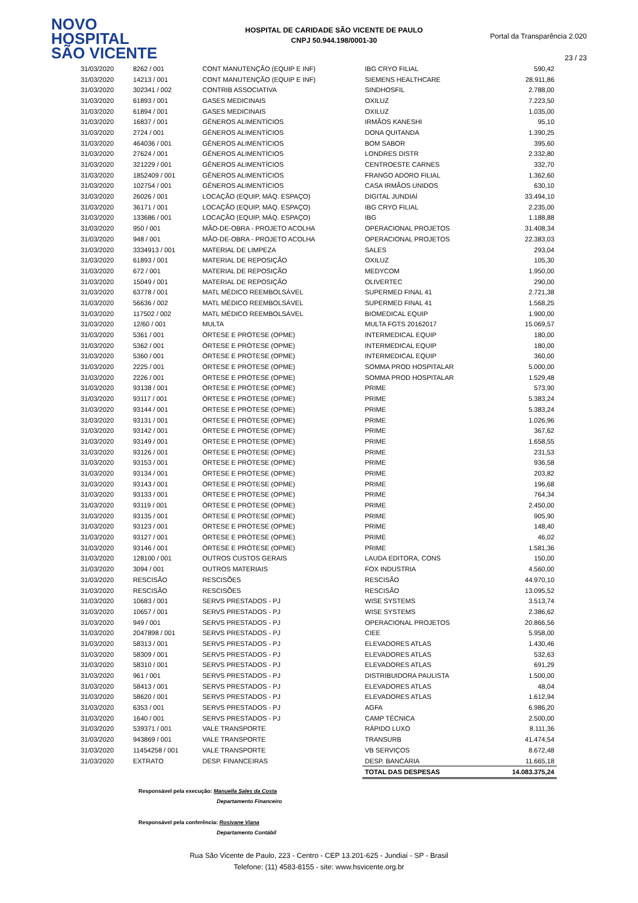NOVO
HOSPITAL
SÃO VICENTE
HOSPITAL DE CARIDADE SÃO VICENTE DE PAULO
CNPJ 50.944.198/0001-30
Portal da Transparência 2.020
23 / 23
| 31/03/2020 | 8262 / 001 | CONT MANUTENÇÃO (EQUIP E INF) | IBG CRYO FILIAL | 590,42 |
| 31/03/2020 | 14213 / 001 | CONT MANUTENÇÃO (EQUIP E INF) | SIEMENS HEALTHCARE | 28.911,86 |
| 31/03/2020 | 302341 / 002 | CONTRIB ASSOCIATIVA | SINDHOSFIL | 2.788,00 |
| 31/03/2020 | 61893 / 001 | GASES MEDICINAIS | OXILUZ | 7.223,50 |
| 31/03/2020 | 61894 / 001 | GASES MEDICINAIS | OXILUZ | 1.035,00 |
| 31/03/2020 | 16837 / 001 | GÊNEROS ALIMENTÍCIOS | IRMÃOS KANESHI | 95,10 |
| 31/03/2020 | 2724 / 001 | GÊNEROS ALIMENTÍCIOS | DONA QUITANDA | 1.390,25 |
| 31/03/2020 | 464036 / 001 | GÊNEROS ALIMENTÍCIOS | BOM SABOR | 395,60 |
| 31/03/2020 | 27624 / 001 | GÊNEROS ALIMENTÍCIOS | LONDRES DISTR | 2.332,80 |
| 31/03/2020 | 321229 / 001 | GÊNEROS ALIMENTÍCIOS | CENTROESTE CARNES | 332,70 |
| 31/03/2020 | 1852409 / 001 | GÊNEROS ALIMENTÍCIOS | FRANGO ADORO FILIAL | 1.362,60 |
| 31/03/2020 | 102754 / 001 | GÊNEROS ALIMENTÍCIOS | CASA IRMÃOS UNIDOS | 630,10 |
| 31/03/2020 | 26026 / 001 | LOCAÇÃO (EQUIP, MÁQ. ESPAÇO) | DIGITAL JUNDIAÍ | 33.494,10 |
| 31/03/2020 | 36171 / 001 | LOCAÇÃO (EQUIP, MÁQ. ESPAÇO) | IBG CRYO FILIAL | 2.235,00 |
| 31/03/2020 | 133686 / 001 | LOCAÇÃO (EQUIP, MÁQ. ESPAÇO) | IBG | 1.188,88 |
| 31/03/2020 | 950 / 001 | MÃO-DE-OBRA - PROJETO ACOLHA | OPERACIONAL PROJETOS | 31.408,34 |
| 31/03/2020 | 948 / 001 | MÃO-DE-OBRA - PROJETO ACOLHA | OPERACIONAL PROJETOS | 22.383,03 |
| 31/03/2020 | 3334913 / 001 | MATERIAL DE LIMPEZA | SALES | 293,04 |
| 31/03/2020 | 61893 / 001 | MATERIAL DE REPOSIÇÃO | OXILUZ | 105,30 |
| 31/03/2020 | 672 / 001 | MATERIAL DE REPOSIÇÃO | MEDYCOM | 1.950,00 |
| 31/03/2020 | 15049 / 001 | MATERIAL DE REPOSIÇÃO | OLIVERTEC | 290,00 |
| 31/03/2020 | 63778 / 001 | MATL MÉDICO REEMBOLSÁVEL | SUPERMED FINAL 41 | 2.721,38 |
| 31/03/2020 | 56636 / 002 | MATL MÉDICO REEMBOLSÁVEL | SUPERMED FINAL 41 | 1.568,25 |
| 31/03/2020 | 117502 / 002 | MATL MÉDICO REEMBOLSÁVEL | BIOMEDICAL EQUIP | 1.900,00 |
| 31/03/2020 | 12/60 / 001 | MULTA | MULTA FGTS 20162017 | 15.069,57 |
| 31/03/2020 | 5361 / 001 | ÓRTESE E PRÓTESE (OPME) | INTERMEDICAL EQUIP | 180,00 |
| 31/03/2020 | 5362 / 001 | ÓRTESE E PRÓTESE (OPME) | INTERMEDICAL EQUIP | 180,00 |
| 31/03/2020 | 5360 / 001 | ÓRTESE E PRÓTESE (OPME) | INTERMEDICAL EQUIP | 360,00 |
| 31/03/2020 | 2225 / 001 | ÓRTESE E PRÓTESE (OPME) | SOMMA PROD HOSPITALAR | 5.000,00 |
| 31/03/2020 | 2226 / 001 | ÓRTESE E PRÓTESE (OPME) | SOMMA PROD HOSPITALAR | 1.529,48 |
| 31/03/2020 | 93138 / 001 | ÓRTESE E PRÓTESE (OPME) | PRIME | 573,90 |
| 31/03/2020 | 93117 / 001 | ÓRTESE E PRÓTESE (OPME) | PRIME | 5.383,24 |
| 31/03/2020 | 93144 / 001 | ÓRTESE E PRÓTESE (OPME) | PRIME | 5.383,24 |
| 31/03/2020 | 93131 / 001 | ÓRTESE E PRÓTESE (OPME) | PRIME | 1.026,96 |
| 31/03/2020 | 93142 / 001 | ÓRTESE E PRÓTESE (OPME) | PRIME | 367,62 |
| 31/03/2020 | 93149 / 001 | ÓRTESE E PRÓTESE (OPME) | PRIME | 1.658,55 |
| 31/03/2020 | 93126 / 001 | ÓRTESE E PRÓTESE (OPME) | PRIME | 231,53 |
| 31/03/2020 | 93153 / 001 | ÓRTESE E PRÓTESE (OPME) | PRIME | 936,58 |
| 31/03/2020 | 93134 / 001 | ÓRTESE E PRÓTESE (OPME) | PRIME | 203,82 |
| 31/03/2020 | 93143 / 001 | ÓRTESE E PRÓTESE (OPME) | PRIME | 196,68 |
| 31/03/2020 | 93133 / 001 | ÓRTESE E PRÓTESE (OPME) | PRIME | 764,34 |
| 31/03/2020 | 93119 / 001 | ÓRTESE E PRÓTESE (OPME) | PRIME | 2.450,00 |
| 31/03/2020 | 93135 / 001 | ÓRTESE E PRÓTESE (OPME) | PRIME | 905,90 |
| 31/03/2020 | 93123 / 001 | ÓRTESE E PRÓTESE (OPME) | PRIME | 148,40 |
| 31/03/2020 | 93127 / 001 | ÓRTESE E PRÓTESE (OPME) | PRIME | 46,02 |
| 31/03/2020 | 93146 / 001 | ÓRTESE E PRÓTESE (OPME) | PRIME | 1.581,36 |
| 31/03/2020 | 128100 / 001 | OUTROS CUSTOS GERAIS | LAUDA EDITORA, CONS | 150,00 |
| 31/03/2020 | 3094 / 001 | OUTROS MATERIAIS | FOX INDUSTRIA | 4.560,00 |
| 31/03/2020 | RESCISÃO | RESCISÕES | RESCISÃO | 44.970,10 |
| 31/03/2020 | RESCISÃO | RESCISÕES | RESCISÃO | 13.095,52 |
| 31/03/2020 | 10683 / 001 | SERVS PRESTADOS - PJ | WISE SYSTEMS | 3.513,74 |
| 31/03/2020 | 10657 / 001 | SERVS PRESTADOS - PJ | WISE SYSTEMS | 2.386,62 |
| 31/03/2020 | 949 / 001 | SERVS PRESTADOS - PJ | OPERACIONAL PROJETOS | 20.866,56 |
| 31/03/2020 | 2047898 / 001 | SERVS PRESTADOS - PJ | CIEE | 5.958,00 |
| 31/03/2020 | 58313 / 001 | SERVS PRESTADOS - PJ | ELEVADORES ATLAS | 1.430,46 |
| 31/03/2020 | 58309 / 001 | SERVS PRESTADOS - PJ | ELEVADORES ATLAS | 532,63 |
| 31/03/2020 | 58310 / 001 | SERVS PRESTADOS - PJ | ELEVADORES ATLAS | 691,29 |
| 31/03/2020 | 961 / 001 | SERVS PRESTADOS - PJ | DISTRIBUIDORA PAULISTA | 1.500,00 |
| 31/03/2020 | 58413 / 001 | SERVS PRESTADOS - PJ | ELEVADORES ATLAS | 48,04 |
| 31/03/2020 | 58620 / 001 | SERVS PRESTADOS - PJ | ELEVADORES ATLAS | 1.612,94 |
| 31/03/2020 | 6353 / 001 | SERVS PRESTADOS - PJ | AGFA | 6.986,20 |
| 31/03/2020 | 1640 / 001 | SERVS PRESTADOS - PJ | CAMP TÉCNICA | 2.500,00 |
| 31/03/2020 | 539371 / 001 | VALE TRANSPORTE | RÁPIDO LUXO | 8.111,36 |
| 31/03/2020 | 943869 / 001 | VALE TRANSPORTE | TRANSURB | 41.474,54 |
| 31/03/2020 | 11454258 / 001 | VALE TRANSPORTE | VB SERVIÇOS | 8.672,48 |
| 31/03/2020 | EXTRATO | DESP. FINANCEIRAS | DESP. BANCÁRIA | 11.665,18 |
| | | | TOTAL DAS DESPESAS | 14.083.375,24 |
Responsável pela execução: Manuella Sales da Costa
Departamento Financeiro
Responsável pela conferência: Rosivane Viana
Departamento Contábil
Rua São Vicente de Paulo, 223 - Centro - CEP 13.201-625 - Jundiaí - SP - Brasil
Telefone: (11) 4583-8155 - site: www.hsvicente.org.br